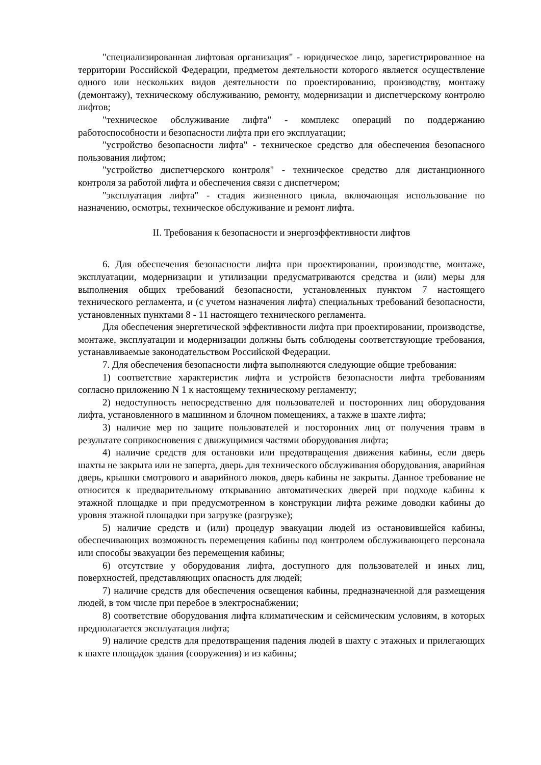"специализированная лифтовая организация" - юридическое лицо, зарегистрированное на территории Российской Федерации, предметом деятельности которого является осуществление одного или нескольких видов деятельности по проектированию, производству, монтажу (демонтажу), техническому обслуживанию, ремонту, модернизации и диспетчерскому контролю лифтов;
"техническое обслуживание лифта" - комплекс операций по поддержанию работоспособности и безопасности лифта при его эксплуатации;
"устройство безопасности лифта" - техническое средство для обеспечения безопасного пользования лифтом;
"устройство диспетчерского контроля" - техническое средство для дистанционного контроля за работой лифта и обеспечения связи с диспетчером;
"эксплуатация лифта" - стадия жизненного цикла, включающая использование по назначению, осмотры, техническое обслуживание и ремонт лифта.
II. Требования к безопасности и энергоэффективности лифтов
6. Для обеспечения безопасности лифта при проектировании, производстве, монтаже, эксплуатации, модернизации и утилизации предусматриваются средства и (или) меры для выполнения общих требований безопасности, установленных пунктом 7 настоящего технического регламента, и (с учетом назначения лифта) специальных требований безопасности, установленных пунктами 8 - 11 настоящего технического регламента.
Для обеспечения энергетической эффективности лифта при проектировании, производстве, монтаже, эксплуатации и модернизации должны быть соблюдены соответствующие требования, устанавливаемые законодательством Российской Федерации.
7. Для обеспечения безопасности лифта выполняются следующие общие требования:
1) соответствие характеристик лифта и устройств безопасности лифта требованиям согласно приложению N 1 к настоящему техническому регламенту;
2) недоступность непосредственно для пользователей и посторонних лиц оборудования лифта, установленного в машинном и блочном помещениях, а также в шахте лифта;
3) наличие мер по защите пользователей и посторонних лиц от получения травм в результате соприкосновения с движущимися частями оборудования лифта;
4) наличие средств для остановки или предотвращения движения кабины, если дверь шахты не закрыта или не заперта, дверь для технического обслуживания оборудования, аварийная дверь, крышки смотрового и аварийного люков, дверь кабины не закрыты. Данное требование не относится к предварительному открыванию автоматических дверей при подходе кабины к этажной площадке и при предусмотренном в конструкции лифта режиме доводки кабины до уровня этажной площадки при загрузке (разгрузке);
5) наличие средств и (или) процедур эвакуации людей из остановившейся кабины, обеспечивающих возможность перемещения кабины под контролем обслуживающего персонала или способы эвакуации без перемещения кабины;
6) отсутствие у оборудования лифта, доступного для пользователей и иных лиц, поверхностей, представляющих опасность для людей;
7) наличие средств для обеспечения освещения кабины, предназначенной для размещения людей, в том числе при перебое в электроснабжении;
8) соответствие оборудования лифта климатическим и сейсмическим условиям, в которых предполагается эксплуатация лифта;
9) наличие средств для предотвращения падения людей в шахту с этажных и прилегающих к шахте площадок здания (сооружения) и из кабины;